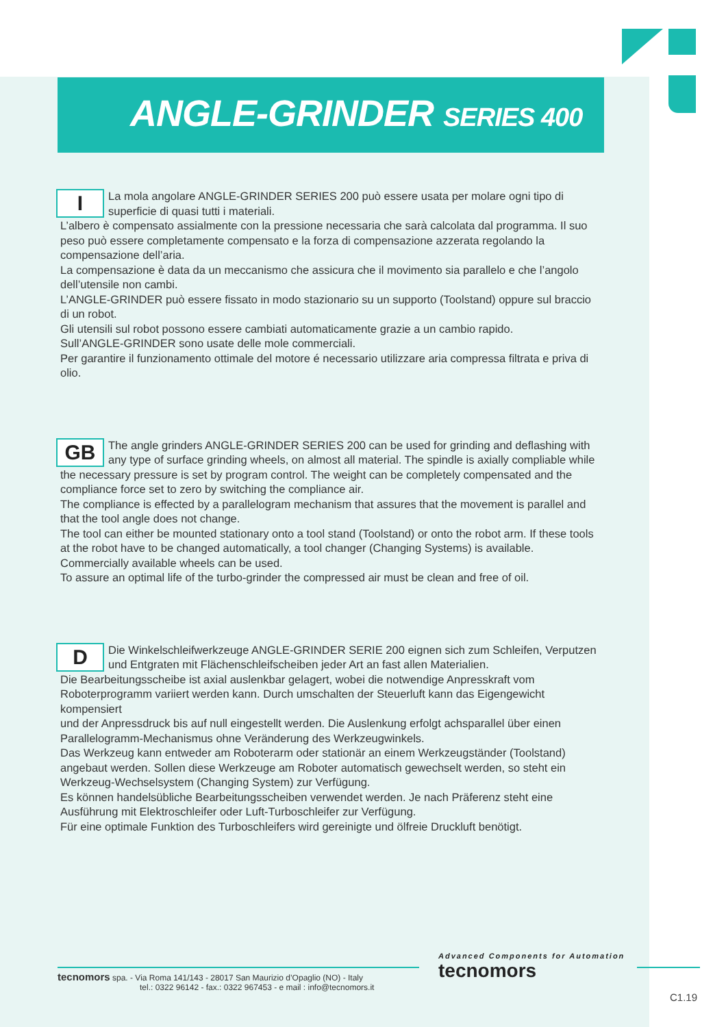ANGLE-GRINDER SERIES 400
I
La mola angolare ANGLE-GRINDER SERIES 200 può essere usata per molare ogni tipo di superficie di quasi tutti i materiali.
L’albero è compensato assialmente con la pressione necessaria che sarà calcolata dal programma. Il suo peso può essere completamente compensato e la forza di compensazione azzerata regolando la compensazione dell’aria.
La compensazione è data da un meccanismo che assicura che il movimento sia parallelo e che l’angolo dell’utensile non cambi.
L’ANGLE-GRINDER può essere fissato in modo stazionario su un supporto (Toolstand) oppure sul braccio di un robot.
Gli utensili sul robot possono essere cambiati automaticamente grazie a un cambio rapido.
Sull’ANGLE-GRINDER sono usate delle mole commerciali.
Per garantire il funzionamento ottimale del motore é necessario utilizzare aria compressa filtrata e priva di olio.
GB
The angle grinders ANGLE-GRINDER SERIES 200 can be used for grinding and deflashing with any type of surface grinding wheels, on almost all material. The spindle is axially compliable while the necessary pressure is set by program control. The weight can be completely compensated and the compliance force set to zero by switching the compliance air.
The compliance is effected by a parallelogram mechanism that assures that the movement is parallel and that the tool angle does not change.
The tool can either be mounted stationary onto a tool stand (Toolstand) or onto the robot arm. If these tools at the robot have to be changed automatically, a tool changer (Changing Systems) is available.
Commercially available wheels can be used.
To assure an optimal life of the turbo-grinder the compressed air must be clean and free of oil.
D
Die Winkelschleifwerkzeuge ANGLE-GRINDER SERIE 200 eignen sich zum Schleifen, Verputzen und Entgraten mit Flächenschleifscheiben jeder Art an fast allen Materialien.
Die Bearbeitungsscheibe ist axial auslenkbar gelagert, wobei die notwendige Anpresskraft vom Roboterprogramm variiert werden kann. Durch umschalten der Steuerluft kann das Eigengewicht kompensiert
und der Anpressdruck bis auf null eingestellt werden. Die Auslenkung erfolgt achsparallel über einen Parallelogramm-Mechanismus ohne Veränderung des Werkzeugwinkels.
Das Werkzeug kann entweder am Roboterarm oder stationär an einem Werkzeugständer (Toolstand) angebaut werden. Sollen diese Werkzeuge am Roboter automatisch gewechselt werden, so steht ein Werkzeug-Wechselsystem (Changing System) zur Verfügung.
Es können handelsübliche Bearbeitungsscheiben verwendet werden. Je nach Präferenz steht eine Ausführung mit Elektroschleifer oder Luft-Turboschleifer zur Verfügung.
Für eine optimale Funktion des Turboschleifers wird gereinigte und ölfreie Druckluft benötigt.
tecnomors spa. - Via Roma 141/143 - 28017 San Maurizio d’Opaglio (NO) - Italy
tel.: 0322 96142 - fax.: 0322 967453 - e mail : info@tecnomors.it
Advanced Components for Automation
tecnomors
C1.19